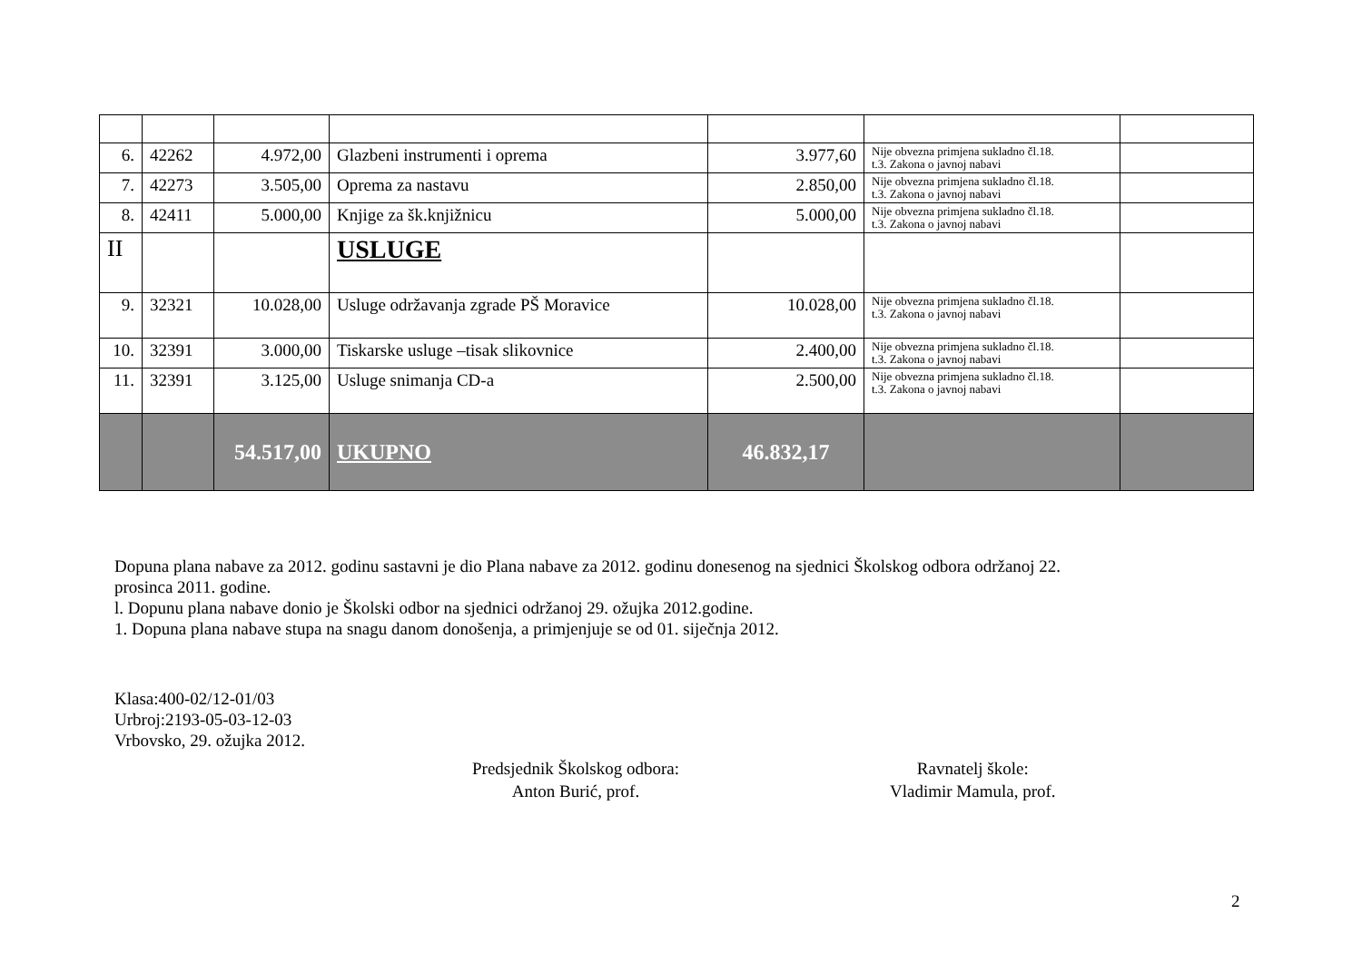| 6. | 42262 | 4.972,00 | Glazbeni instrumenti i oprema | 3.977,60 | Nije obvezna primjena sukladno čl.18. t.3. Zakona o javnoj nabavi | |
| 7. | 42273 | 3.505,00 | Oprema za nastavu | 2.850,00 | Nije obvezna primjena sukladno čl.18. t.3. Zakona o javnoj nabavi | |
| 8. | 42411 | 5.000,00 | Knjige za šk.knjižnicu | 5.000,00 | Nije obvezna primjena sukladno čl.18. t.3. Zakona o javnoj nabavi | |
| II | | | USLUGE | | | |
| 9. | 32321 | 10.028,00 | Usluge održavanja zgrade PŠ Moravice | 10.028,00 | Nije obvezna primjena sukladno čl.18. t.3. Zakona o javnoj nabavi | |
| 10. | 32391 | 3.000,00 | Tiskarske usluge –tisak slikovnice | 2.400,00 | Nije obvezna primjena sukladno čl.18. t.3. Zakona o javnoj nabavi | |
| 11. | 32391 | 3.125,00 | Usluge snimanja CD-a | 2.500,00 | Nije obvezna primjena sukladno čl.18. t.3. Zakona o javnoj nabavi | |
| | | 54.517,00 | UKUPNO | 46.832,17 | | |
Dopuna plana nabave za 2012. godinu sastavni je dio Plana nabave za 2012. godinu donesenog na sjednici Školskog odbora održanoj 22.
prosinca 2011. godine.
l. Dopunu plana nabave donio je Školski odbor na sjednici održanoj 29. ožujka 2012.godine.
1. Dopuna plana nabave stupa na snagu danom donošenja, a primjenjuje se od 01. siječnja 2012.
Klasa:400-02/12-01/03
Urbroj:2193-05-03-12-03
Vrbovsko, 29. ožujka 2012.
Predsjednik Školskog odbora:
Anton Burić, prof.
Ravnatelj škole:
Vladimir Mamula, prof.
2